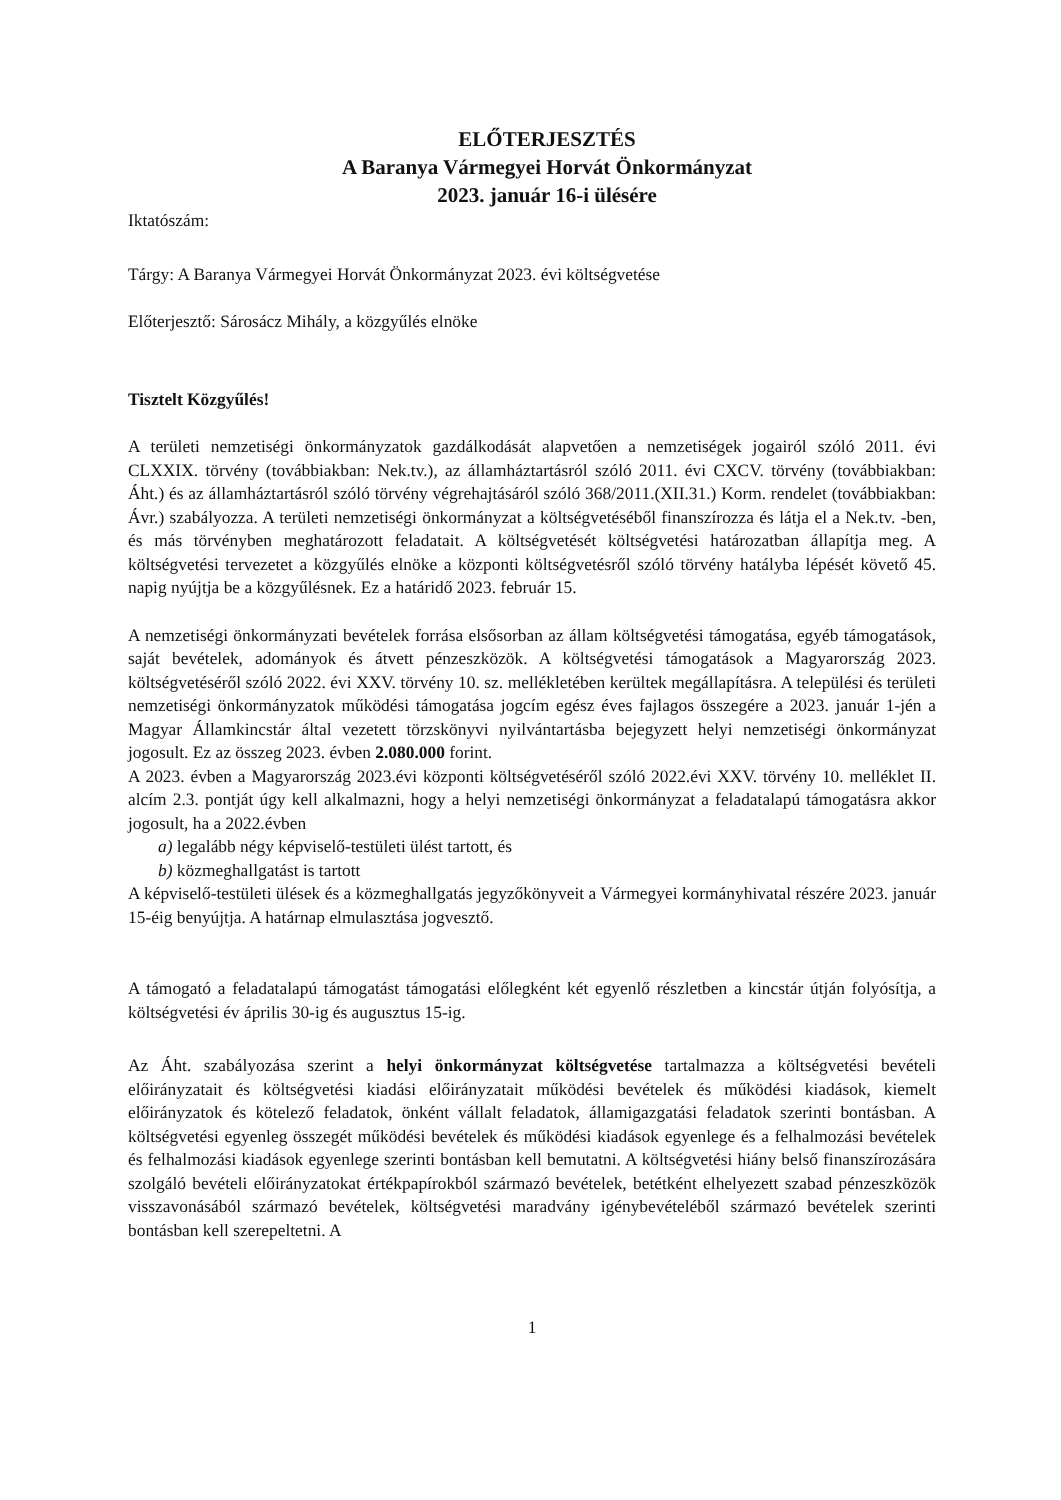ELŐTERJESZTÉS
A Baranya Vármegyei Horvát Önkormányzat
2023. január 16-i ülésére
Iktatószám:
Tárgy: A Baranya Vármegyei Horvát Önkormányzat 2023. évi költségvetése
Előterjesztő: Sárosácz Mihály, a közgyűlés elnöke
Tisztelt Közgyűlés!
A területi nemzetiségi önkormányzatok gazdálkodását alapvetően a nemzetiségek jogairól szóló 2011. évi CLXXIX. törvény (továbbiakban: Nek.tv.), az államháztartásról szóló 2011. évi CXCV. törvény (továbbiakban: Áht.) és az államháztartásról szóló törvény végrehajtásáról szóló 368/2011.(XII.31.) Korm. rendelet (továbbiakban: Ávr.) szabályozza. A területi nemzetiségi önkormányzat a költségvetéséből finanszírozza és látja el a Nek.tv. -ben, és más törvényben meghatározott feladatait. A költségvetését költségvetési határozatban állapítja meg. A költségvetési tervezetet a közgyűlés elnöke a központi költségvetésről szóló törvény hatályba lépését követő 45. napig nyújtja be a közgyűlésnek. Ez a határidő 2023. február 15.
A nemzetiségi önkormányzati bevételek forrása elsősorban az állam költségvetési támogatása, egyéb támogatások, saját bevételek, adományok és átvett pénzeszközök. A költségvetési támogatások a Magyarország 2023. költségvetéséről szóló 2022. évi XXV. törvény 10. sz. mellékletében kerültek megállapításra. A települési és területi nemzetiségi önkormányzatok működési támogatása jogcím egész éves fajlagos összegére a 2023. január 1-jén a Magyar Államkincstár által vezetett törzskönyvi nyilvántartásba bejegyzett helyi nemzetiségi önkormányzat jogosult. Ez az összeg 2023. évben 2.080.000 forint.
A 2023. évben a Magyarország 2023.évi központi költségvetéséről szóló 2022.évi XXV. törvény 10. melléklet II. alcím 2.3. pontját úgy kell alkalmazni, hogy a helyi nemzetiségi önkormányzat a feladatalapú támogatásra akkor jogosult, ha a 2022.évben
a) legalább négy képviselő-testületi ülést tartott, és
b) közmeghallgatást is tartott
A képviselő-testületi ülések és a közmeghallgatás jegyzőkönyveit a Vármegyei kormányhivatal részére 2023. január 15-éig benyújtja. A határnap elmulasztása jogvesztő.
A támogató a feladatalapú támogatást támogatási előlegként két egyenlő részletben a kincstár útján folyósítja, a költségvetési év április 30-ig és augusztus 15-ig.
Az Áht. szabályozása szerint a helyi önkormányzat költségvetése tartalmazza a költségvetési bevételi előirányzatait és költségvetési kiadási előirányzatait működési bevételek és működési kiadások, kiemelt előirányzatok és kötelező feladatok, önként vállalt feladatok, államigazgatási feladatok szerinti bontásban. A költségvetési egyenleg összegét működési bevételek és működési kiadások egyenlege és a felhalmozási bevételek és felhalmozási kiadások egyenlege szerinti bontásban kell bemutatni. A költségvetési hiány belső finanszírozására szolgáló bevételi előirányzatokat értékpapírokból származó bevételek, betétként elhelyezett szabad pénzeszközök visszavonásából származó bevételek, költségvetési maradvány igénybevételéből származó bevételek szerinti bontásban kell szerepeltetni. A
1